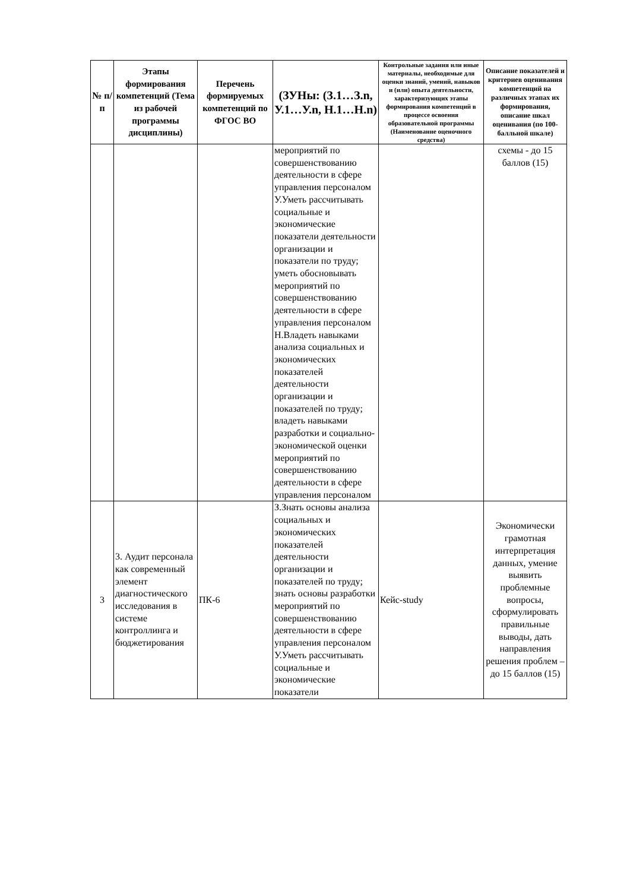| № п/п | Этапы формирования компетенций (Тема из рабочей программы дисциплины) | Перечень формируемых компетенций по ФГОС ВО | (ЗУНы: (З.1…З.n, У.1…У.n, Н.1…Н.n) | Контрольные задания или иные материалы, необходимые для оценки знаний, умений, навыков и (или) опыта деятельности, характеризующих этапы формирования компетенций в процессе освоения образовательной программы (Наименование оценочного средства) | Описание показателей и критериев оценивания компетенций на различных этапах их формирования, описание шкал оценивания (по 100-балльной шкале) |
| --- | --- | --- | --- | --- | --- |
| | | | мероприятий по совершенствованию деятельности в сфере управления персоналом У.Уметь рассчитывать социальные и экономические показатели деятельности организации и показатели по труду; уметь обосновывать мероприятий по совершенствованию деятельности в сфере управления персоналом Н.Владеть навыками анализа социальных и экономических показателей деятельности организации и показателей по труду; владеть навыками разработки и социально-экономической оценки мероприятий по совершенствованию деятельности в сфере управления персоналом | | схемы - до 15 баллов (15) |
| 3 | 3. Аудит персонала как современный элемент диагностического исследования в системе контроллинга и бюджетирования | ПК-6 | З.Знать основы анализа социальных и экономических показателей деятельности организации и показателей по труду; знать основы разработки мероприятий по совершенствованию деятельности в сфере управления персоналом У.Уметь рассчитывать социальные и экономические показатели | Кейс-study | Экономически грамотная интерпретация данных, умение выявить проблемные вопросы, сформулировать правильные выводы, дать направления решения проблем – до 15 баллов (15) |